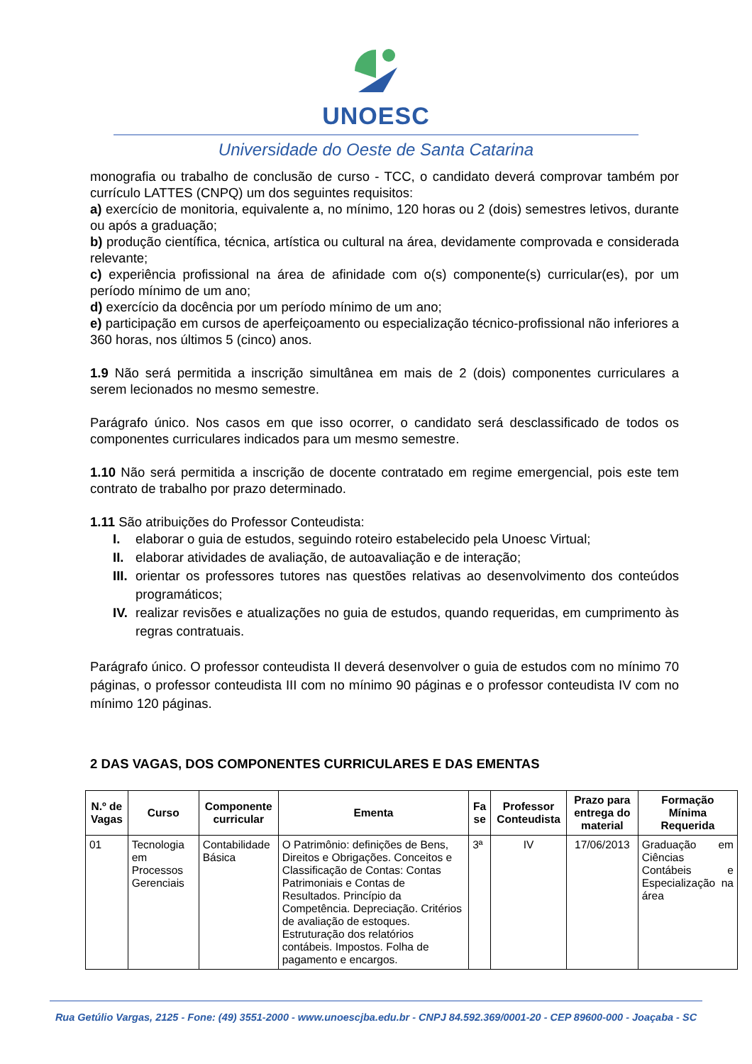UNOESC
Universidade do Oeste de Santa Catarina
monografia ou trabalho de conclusão de curso - TCC, o candidato deverá comprovar também por currículo LATTES (CNPQ) um dos seguintes requisitos:
a) exercício de monitoria, equivalente a, no mínimo, 120 horas ou 2 (dois) semestres letivos, durante ou após a graduação;
b) produção científica, técnica, artística ou cultural na área, devidamente comprovada e considerada relevante;
c) experiência profissional na área de afinidade com o(s) componente(s) curricular(es), por um período mínimo de um ano;
d) exercício da docência por um período mínimo de um ano;
e) participação em cursos de aperfeiçoamento ou especialização técnico-profissional não inferiores a 360 horas, nos últimos 5 (cinco) anos.
1.9 Não será permitida a inscrição simultânea em mais de 2 (dois) componentes curriculares a serem lecionados no mesmo semestre.
Parágrafo único. Nos casos em que isso ocorrer, o candidato será desclassificado de todos os componentes curriculares indicados para um mesmo semestre.
1.10 Não será permitida a inscrição de docente contratado em regime emergencial, pois este tem contrato de trabalho por prazo determinado.
1.11 São atribuições do Professor Conteudista:
I. elaborar o guia de estudos, seguindo roteiro estabelecido pela Unoesc Virtual;
II. elaborar atividades de avaliação, de autoavaliação e de interação;
III. orientar os professores tutores nas questões relativas ao desenvolvimento dos conteúdos programáticos;
IV. realizar revisões e atualizações no guia de estudos, quando requeridas, em cumprimento às regras contratuais.
Parágrafo único. O professor conteudista II deverá desenvolver o guia de estudos com no mínimo 70 páginas, o professor conteudista III com no mínimo 90 páginas e o professor conteudista IV com no mínimo 120 páginas.
2 DAS VAGAS, DOS COMPONENTES CURRICULARES E DAS EMENTAS
| N.º de Vagas | Curso | Componente curricular | Ementa | Fa se | Professor Conteudista | Prazo para entrega do material | Formação Mínima Requerida |
| --- | --- | --- | --- | --- | --- | --- | --- |
| 01 | Tecnologia em Processos Gerenciais | Contabilidade Básica | O Patrimônio: definições de Bens, Direitos e Obrigações. Conceitos e Classificação de Contas: Contas Patrimoniais e Contas de Resultados. Princípio da Competência. Depreciação. Critérios de avaliação de estoques. Estruturação dos relatórios contábeis. Impostos. Folha de pagamento e encargos. | 3ª | IV | 17/06/2013 | Graduação em Ciências Contábeis e Especialização na área |
Rua Getúlio Vargas, 2125 - Fone: (49) 3551-2000 - www.unoescjba.edu.br - CNPJ 84.592.369/0001-20 - CEP 89600-000 - Joaçaba - SC